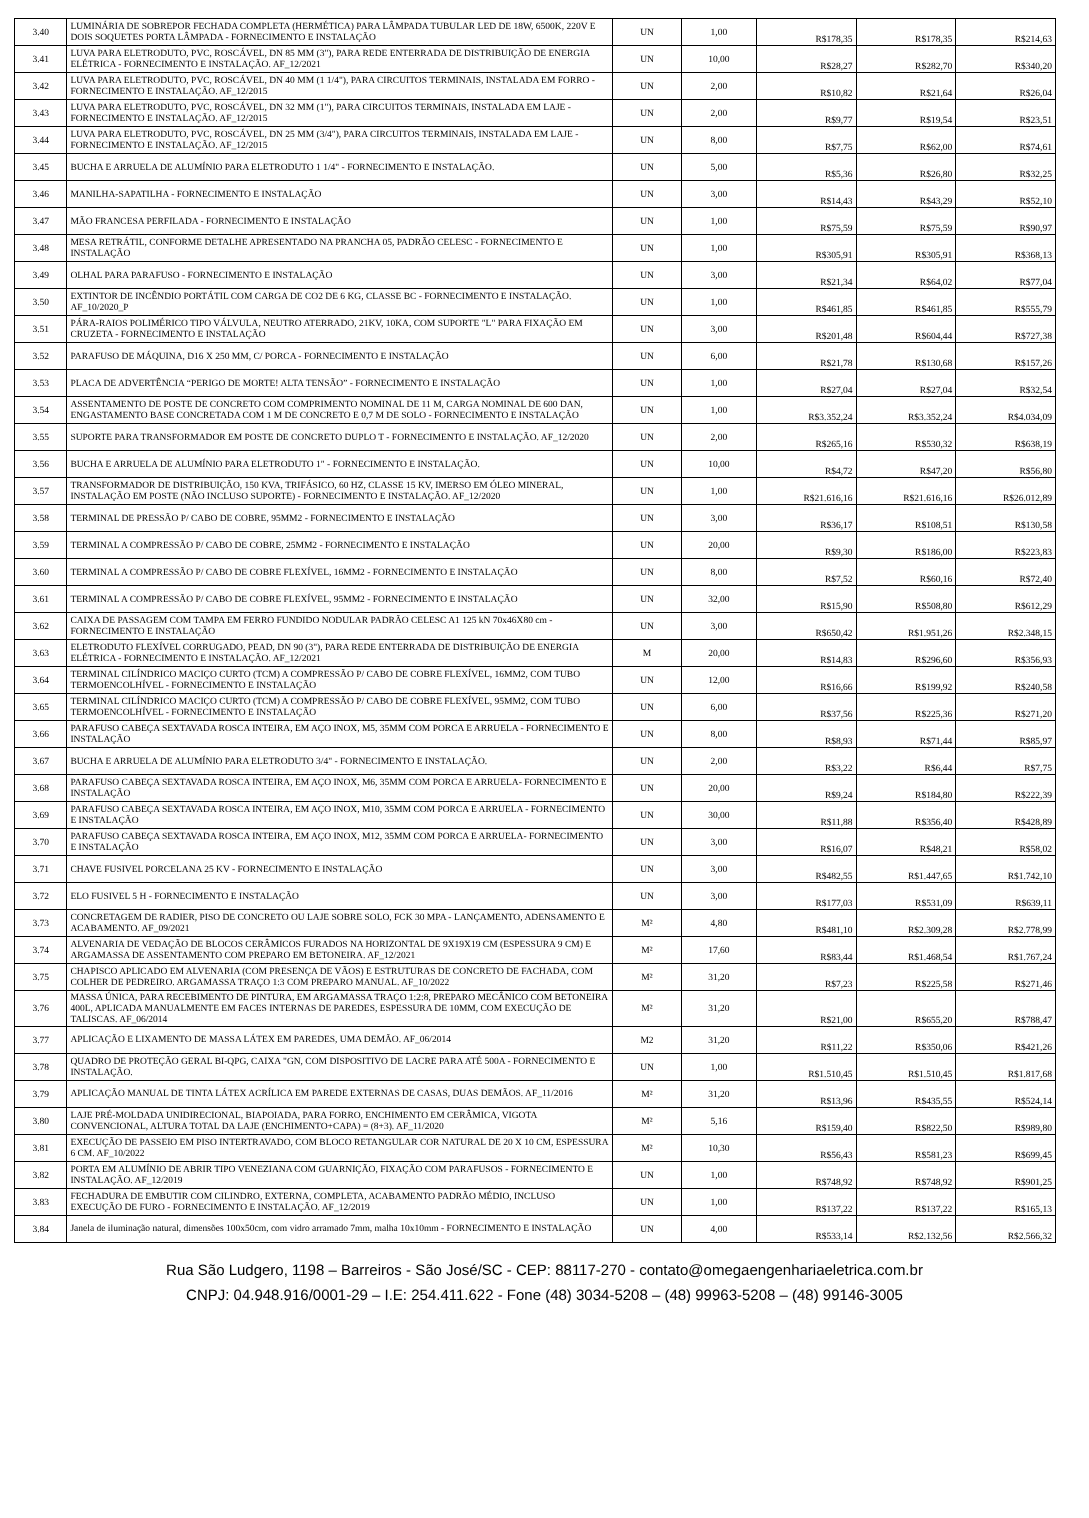| 3.40 | LUMINÁRIA DE SOBREPOR FECHADA COMPLETA (HERMÉTICA) PARA LÂMPADA TUBULAR LED DE 18W, 6500K, 220V E DOIS SOQUETES PORTA LÂMPADA - FORNECIMENTO E INSTALAÇÃO | UN | 1,00 | R$178,35 | R$178,35 | R$214,63 |
| 3.41 | LUVA PARA ELETRODUTO, PVC, ROSCÁVEL, DN 85 MM (3"), PARA REDE ENTERRADA DE DISTRIBUIÇÃO DE ENERGIA ELÉTRICA - FORNECIMENTO E INSTALAÇÃO. AF_12/2021 | UN | 10,00 | R$28,27 | R$282,70 | R$340,20 |
| 3.42 | LUVA PARA ELETRODUTO, PVC, ROSCÁVEL, DN 40 MM (1 1/4"), PARA CIRCUITOS TERMINAIS, INSTALADA EM FORRO - FORNECIMENTO E INSTALAÇÃO. AF_12/2015 | UN | 2,00 | R$10,82 | R$21,64 | R$26,04 |
| 3.43 | LUVA PARA ELETRODUTO, PVC, ROSCÁVEL, DN 32 MM (1"), PARA CIRCUITOS TERMINAIS, INSTALADA EM LAJE - FORNECIMENTO E INSTALAÇÃO. AF_12/2015 | UN | 2,00 | R$9,77 | R$19,54 | R$23,51 |
| 3.44 | LUVA PARA ELETRODUTO, PVC, ROSCÁVEL, DN 25 MM (3/4"), PARA CIRCUITOS TERMINAIS, INSTALADA EM LAJE - FORNECIMENTO E INSTALAÇÃO. AF_12/2015 | UN | 8,00 | R$7,75 | R$62,00 | R$74,61 |
| 3.45 | BUCHA E ARRUELA DE ALUMÍNIO PARA ELETRODUTO 1 1/4" - FORNECIMENTO E INSTALAÇÃO. | UN | 5,00 | R$5,36 | R$26,80 | R$32,25 |
| 3.46 | MANILHA-SAPATILHA - FORNECIMENTO E INSTALAÇÃO | UN | 3,00 | R$14,43 | R$43,29 | R$52,10 |
| 3.47 | MÃO FRANCESA PERFILADA - FORNECIMENTO E INSTALAÇÃO | UN | 1,00 | R$75,59 | R$75,59 | R$90,97 |
| 3.48 | MESA RETRÁTIL, CONFORME DETALHE APRESENTADO NA PRANCHA 05, PADRÃO CELESC - FORNECIMENTO E INSTALAÇÃO | UN | 1,00 | R$305,91 | R$305,91 | R$368,13 |
| 3.49 | OLHAL PARA PARAFUSO - FORNECIMENTO E INSTALAÇÃO | UN | 3,00 | R$21,34 | R$64,02 | R$77,04 |
| 3.50 | EXTINTOR DE INCÊNDIO PORTÁTIL COM CARGA DE CO2 DE 6 KG, CLASSE BC - FORNECIMENTO E INSTALAÇÃO. AF_10/2020_P | UN | 1,00 | R$461,85 | R$461,85 | R$555,79 |
| 3.51 | PÁRA-RAIOS POLIMÉRICO TIPO VÁLVULA, NEUTRO ATERRADO, 21KV, 10KA, COM SUPORTE "L" PARA FIXAÇÃO EM CRUZETA - FORNECIMENTO E INSTALAÇÃO | UN | 3,00 | R$201,48 | R$604,44 | R$727,38 |
| 3.52 | PARAFUSO DE MÁQUINA, D16 X 250 MM, C/ PORCA - FORNECIMENTO E INSTALAÇÃO | UN | 6,00 | R$21,78 | R$130,68 | R$157,26 |
| 3.53 | PLACA DE ADVERTÊNCIA “PERIGO DE MORTE! ALTA TENSÃO” - FORNECIMENTO E INSTALAÇÃO | UN | 1,00 | R$27,04 | R$27,04 | R$32,54 |
| 3.54 | ASSENTAMENTO DE POSTE DE CONCRETO COM COMPRIMENTO NOMINAL DE 11 M, CARGA NOMINAL DE 600 DAN, ENGASTAMENTO BASE CONCRETADA COM 1 M DE CONCRETO E 0,7 M DE SOLO - FORNECIMENTO E INSTALAÇÃO | UN | 1,00 | R$3.352,24 | R$3.352,24 | R$4.034,09 |
| 3.55 | SUPORTE PARA TRANSFORMADOR EM POSTE DE CONCRETO DUPLO T - FORNECIMENTO E INSTALAÇÃO. AF_12/2020 | UN | 2,00 | R$265,16 | R$530,32 | R$638,19 |
| 3.56 | BUCHA E ARRUELA DE ALUMÍNIO PARA ELETRODUTO 1" - FORNECIMENTO E INSTALAÇÃO. | UN | 10,00 | R$4,72 | R$47,20 | R$56,80 |
| 3.57 | TRANSFORMADOR DE DISTRIBUIÇÃO, 150 KVA, TRIFÁSICO, 60 HZ, CLASSE 15 KV, IMERSO EM ÓLEO MINERAL, INSTALAÇÃO EM POSTE (NÃO INCLUSO SUPORTE) - FORNECIMENTO E INSTALAÇÃO. AF_12/2020 | UN | 1,00 | R$21.616,16 | R$21.616,16 | R$26.012,89 |
| 3.58 | TERMINAL DE PRESSÃO P/ CABO DE COBRE, 95MM2 - FORNECIMENTO E INSTALAÇÃO | UN | 3,00 | R$36,17 | R$108,51 | R$130,58 |
| 3.59 | TERMINAL A COMPRESSÃO P/ CABO DE COBRE, 25MM2 - FORNECIMENTO E INSTALAÇÃO | UN | 20,00 | R$9,30 | R$186,00 | R$223,83 |
| 3.60 | TERMINAL A COMPRESSÃO P/ CABO DE COBRE FLEXÍVEL, 16MM2 - FORNECIMENTO E INSTALAÇÃO | UN | 8,00 | R$7,52 | R$60,16 | R$72,40 |
| 3.61 | TERMINAL A COMPRESSÃO P/ CABO DE COBRE FLEXÍVEL, 95MM2 - FORNECIMENTO E INSTALAÇÃO | UN | 32,00 | R$15,90 | R$508,80 | R$612,29 |
| 3.62 | CAIXA DE PASSAGEM COM TAMPA EM FERRO FUNDIDO NODULAR PADRÃO CELESC A1 125 kN 70x46X80 cm - FORNECIMENTO E INSTALAÇÃO | UN | 3,00 | R$650,42 | R$1.951,26 | R$2.348,15 |
| 3.63 | ELETRODUTO FLEXÍVEL CORRUGADO, PEAD, DN 90 (3"), PARA REDE ENTERRADA DE DISTRIBUIÇÃO DE ENERGIA ELÉTRICA - FORNECIMENTO E INSTALAÇÃO. AF_12/2021 | M | 20,00 | R$14,83 | R$296,60 | R$356,93 |
| 3.64 | TERMINAL CILÍNDRICO MACIÇO CURTO (TCM) A COMPRESSÃO P/ CABO DE COBRE FLEXÍVEL, 16MM2, COM TUBO TERMOENCOLHÍVEL - FORNECIMENTO E INSTALAÇÃO | UN | 12,00 | R$16,66 | R$199,92 | R$240,58 |
| 3.65 | TERMINAL CILÍNDRICO MACIÇO CURTO (TCM) A COMPRESSÃO P/ CABO DE COBRE FLEXÍVEL, 95MM2, COM TUBO TERMOENCOLHÍVEL - FORNECIMENTO E INSTALAÇÃO | UN | 6,00 | R$37,56 | R$225,36 | R$271,20 |
| 3.66 | PARAFUSO CABEÇA SEXTAVADA ROSCA INTEIRA, EM AÇO INOX, M5, 35MM COM PORCA E ARRUELA - FORNECIMENTO E INSTALAÇÃO | UN | 8,00 | R$8,93 | R$71,44 | R$85,97 |
| 3.67 | BUCHA E ARRUELA DE ALUMÍNIO PARA ELETRODUTO 3/4" - FORNECIMENTO E INSTALAÇÃO. | UN | 2,00 | R$3,22 | R$6,44 | R$7,75 |
| 3.68 | PARAFUSO CABEÇA SEXTAVADA ROSCA INTEIRA, EM AÇO INOX, M6, 35MM COM PORCA E ARRUELA- FORNECIMENTO E INSTALAÇÃO | UN | 20,00 | R$9,24 | R$184,80 | R$222,39 |
| 3.69 | PARAFUSO CABEÇA SEXTAVADA ROSCA INTEIRA, EM AÇO INOX, M10, 35MM COM PORCA E ARRUELA - FORNECIMENTO E INSTALAÇÃO | UN | 30,00 | R$11,88 | R$356,40 | R$428,89 |
| 3.70 | PARAFUSO CABEÇA SEXTAVADA ROSCA INTEIRA, EM AÇO INOX, M12, 35MM COM PORCA E ARRUELA- FORNECIMENTO E INSTALAÇÃO | UN | 3,00 | R$16,07 | R$48,21 | R$58,02 |
| 3.71 | CHAVE FUSIVEL PORCELANA 25 KV - FORNECIMENTO E INSTALAÇÃO | UN | 3,00 | R$482,55 | R$1.447,65 | R$1.742,10 |
| 3.72 | ELO FUSIVEL 5 H - FORNECIMENTO E INSTALAÇÃO | UN | 3,00 | R$177,03 | R$531,09 | R$639,11 |
| 3.73 | CONCRETAGEM DE RADIER, PISO DE CONCRETO OU LAJE SOBRE SOLO, FCK 30 MPA - LANÇAMENTO, ADENSAMENTO E ACABAMENTO. AF_09/2021 | M² | 4,80 | R$481,10 | R$2.309,28 | R$2.778,99 |
| 3.74 | ALVENARIA DE VEDAÇÃO DE BLOCOS CERÂMICOS FURADOS NA HORIZONTAL DE 9X19X19 CM (ESPESSURA 9 CM) E ARGAMASSA DE ASSENTAMENTO COM PREPARO EM BETONEIRA. AF_12/2021 | M² | 17,60 | R$83,44 | R$1.468,54 | R$1.767,24 |
| 3.75 | CHAPISCO APLICADO EM ALVENARIA (COM PRESENÇA DE VÃOS) E ESTRUTURAS DE CONCRETO DE FACHADA, COM COLHER DE PEDREIRO. ARGAMASSA TRAÇO 1:3 COM PREPARO MANUAL. AF_10/2022 | M² | 31,20 | R$7,23 | R$225,58 | R$271,46 |
| 3.76 | MASSA ÚNICA, PARA RECEBIMENTO DE PINTURA, EM ARGAMASSA TRAÇO 1:2:8, PREPARO MECÂNICO COM BETONEIRA 400L, APLICADA MANUALMENTE EM FACES INTERNAS DE PAREDES, ESPESSURA DE 10MM, COM EXECUÇÃO DE TALISCAS. AF_06/2014 | M² | 31,20 | R$21,00 | R$655,20 | R$788,47 |
| 3.77 | APLICAÇÃO E LIXAMENTO DE MASSA LÁTEX EM PAREDES, UMA DEMÃO. AF_06/2014 | M2 | 31,20 | R$11,22 | R$350,06 | R$421,26 |
| 3.78 | QUADRO DE PROTEÇÃO GERAL BI-QPG, CAIXA "GN, COM DISPOSITIVO DE LACRE PARA ATÉ 500A - FORNECIMENTO E INSTALAÇÃO. | UN | 1,00 | R$1.510,45 | R$1.510,45 | R$1.817,68 |
| 3.79 | APLICAÇÃO MANUAL DE TINTA LÁTEX ACRÍLICA EM PAREDE EXTERNAS DE CASAS, DUAS DEMÃOS. AF_11/2016 | M² | 31,20 | R$13,96 | R$435,55 | R$524,14 |
| 3.80 | LAJE PRÉ-MOLDADA UNIDIRECIONAL, BIAPOIADA, PARA FORRO, ENCHIMENTO EM CERÂMICA, VIGOTA CONVENCIONAL, ALTURA TOTAL DA LAJE (ENCHIMENTO+CAPA) = (8+3). AF_11/2020 | M² | 5,16 | R$159,40 | R$822,50 | R$989,80 |
| 3.81 | EXECUÇÃO DE PASSEIO EM PISO INTERTRAVADO, COM BLOCO RETANGULAR COR NATURAL DE 20 X 10 CM, ESPESSURA 6 CM. AF_10/2022 | M² | 10,30 | R$56,43 | R$581,23 | R$699,45 |
| 3.82 | PORTA EM ALUMÍNIO DE ABRIR TIPO VENEZIANA COM GUARNIÇÃO, FIXAÇÃO COM PARAFUSOS - FORNECIMENTO E INSTALAÇÃO. AF_12/2019 | UN | 1,00 | R$748,92 | R$748,92 | R$901,25 |
| 3.83 | FECHADURA DE EMBUTIR COM CILINDRO, EXTERNA, COMPLETA, ACABAMENTO PADRÃO MÉDIO, INCLUSO EXECUÇÃO DE FURO - FORNECIMENTO E INSTALAÇÃO. AF_12/2019 | UN | 1,00 | R$137,22 | R$137,22 | R$165,13 |
| 3.84 | Janela de iluminação natural, dimensões 100x50cm, com vidro arramado 7mm, malha 10x10mm - FORNECIMENTO E INSTALAÇÃO | UN | 4,00 | R$533,14 | R$2.132,56 | R$2.566,32 |
Rua São Ludgero, 1198 – Barreiros - São José/SC - CEP: 88117-270 - contato@omegaengenhariaeletrica.com.br
CNPJ: 04.948.916/0001-29 – I.E: 254.411.622 - Fone (48) 3034-5208 – (48) 99963-5208 – (48) 99146-3005